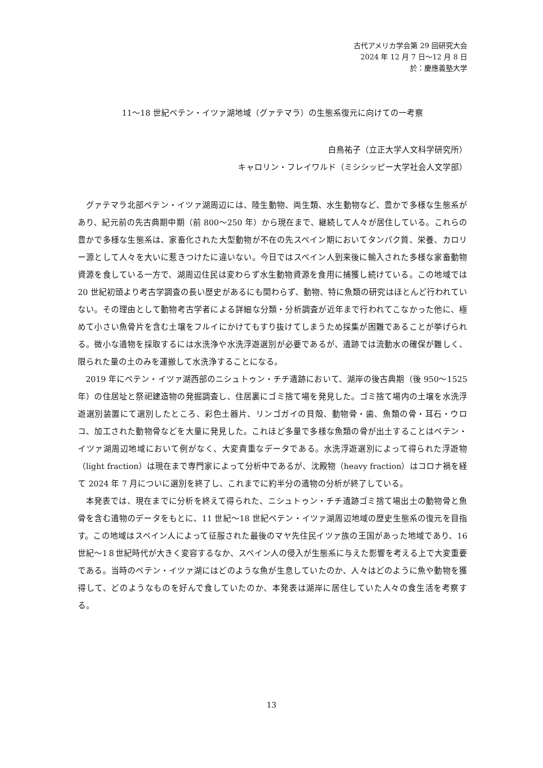古代アメリカ学会第 29 回研究大会
2024 年 12 月 7 日～12 月 8 日
於：慶應義塾大学
11～18 世紀ペテン・イツァ湖地域（グァテマラ）の生態系復元に向けての一考察
白鳥祐子（立正大学人文科学研究所）
キャロリン・フレイワルド（ミシシッピー大学社会人文学部）
グァテマラ北部ペテン・イツァ湖周辺には、陸生動物、両生類、水生動物など、豊かで多様な生態系があり、紀元前の先古典期中期（前 800～250 年）から現在まで、継続して人々が居住している。これらの豊かで多様な生態系は、家畜化された大型動物が不在の先スペイン期においてタンパク質、栄養、カロリー源として人々を大いに惹きつけたに違いない。今日ではスペイン人到来後に輸入された多様な家畜動物資源を食している一方で、湖周辺住民は変わらず水生動物資源を食用に捕獲し続けている。この地域では 20 世紀初頭より考古学調査の長い歴史があるにも関わらず、動物、特に魚類の研究はほとんど行われていない。その理由として動物考古学者による詳細な分類・分析調査が近年まで行われてこなかった他に、極めて小さい魚骨片を含む土壌をフルイにかけてもすり抜けてしまうため採集が困難であることが挙げられる。微小な遺物を採取するには水洗浄や水洗浮遊選別が必要であるが、遺跡では流動水の確保が難しく、限られた量の土のみを運搬して水洗浄することになる。
2019 年にペテン・イツァ湖西部のニシュトゥン・チチ遺跡において、湖岸の後古典期（後 950～1525 年）の住居址と祭祀建造物の発掘調査し、住居裏にゴミ捨て場を発見した。ゴミ捨て場内の土壌を水洗浮遊選別装置にて選別したところ、彩色土器片、リンゴガイの貝殻、動物骨・歯、魚類の骨・耳石・ウロコ、加工された動物骨などを大量に発見した。これほど多量で多様な魚類の骨が出土することはペテン・イツァ湖周辺地域において例がなく、大変貴重なデータである。水洗浮遊選別によって得られた浮遊物（light fraction）は現在まで専門家によって分析中であるが、沈殿物（heavy fraction）はコロナ禍を経て 2024 年 7 月についに選別を終了し、これまでに約半分の遺物の分析が終了している。
本発表では、現在までに分析を終えて得られた、ニシュトゥン・チチ遺跡ゴミ捨て場出土の動物骨と魚骨を含む遺物のデータをもとに、11 世紀～18 世紀ペテン・イツァ湖周辺地域の歴史生態系の復元を目指す。この地域はスペイン人によって征服された最後のマヤ先住民イツァ族の王国があった地域であり、16 世紀～1８世紀時代が大きく変容するなか、スペイン人の侵入が生態系に与えた影響を考える上で大変重要である。当時のペテン・イツァ湖にはどのような魚が生息していたのか、人々はどのように魚や動物を獲得して、どのようなものを好んで食していたのか、本発表は湖岸に居住していた人々の食生活を考察する。
13